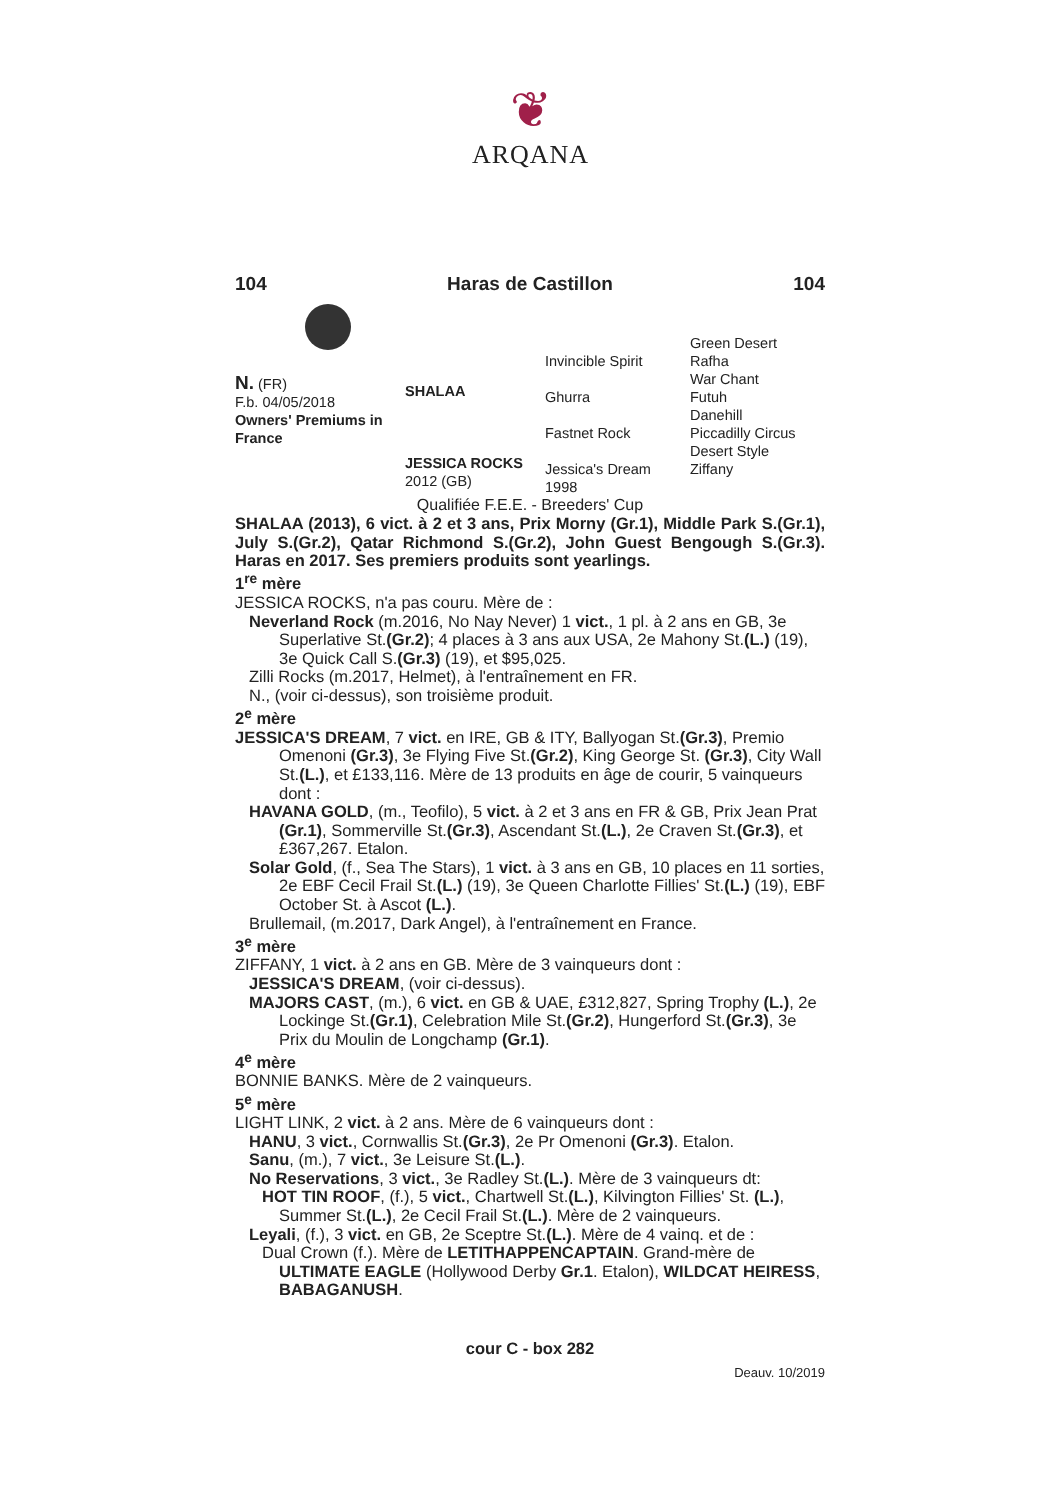❦
ARQANA
104 Haras de Castillon 104
N. (FR)
F.b. 04/05/2018
Owners' Premiums in France
SHALAA
JESSICA ROCKS
2012 (GB)
Invincible Spirit
Ghurra
Fastnet Rock
Jessica's Dream
1998
Green Desert
Rafha
War Chant
Futuh
Danehill
Piccadilly Circus
Desert Style
Ziffany
Qualifiée F.E.E. - Breeders' Cup
SHALAA (2013), 6 vict. à 2 et 3 ans, Prix Morny (Gr.1), Middle Park S.(Gr.1), July S.(Gr.2), Qatar Richmond S.(Gr.2), John Guest Bengough S.(Gr.3). Haras en 2017. Ses premiers produits sont yearlings.
1<sup>re</sup> mère
JESSICA ROCKS, n'a pas couru. Mère de :
Neverland Rock (m.2016, No Nay Never) 1 vict., 1 pl. à 2 ans en GB, 3e Superlative St.(Gr.2); 4 places à 3 ans aux USA, 2e Mahony St.(L.) (19), 3e Quick Call S.(Gr.3) (19), et $95,025.
Zilli Rocks (m.2017, Helmet), à l'entraînement en FR.
N., (voir ci-dessus), son troisième produit.
2<sup>e</sup> mère
JESSICA'S DREAM, 7 vict. en IRE, GB & ITY, Ballyogan St.(Gr.3), Premio Omenoni (Gr.3), 3e Flying Five St.(Gr.2), King George St. (Gr.3), City Wall St.(L.), et £133,116. Mère de 13 produits en âge de courir, 5 vainqueurs dont :
HAVANA GOLD, (m., Teofilo), 5 vict. à 2 et 3 ans en FR & GB, Prix Jean Prat (Gr.1), Sommerville St.(Gr.3), Ascendant St.(L.), 2e Craven St.(Gr.3), et £367,267. Etalon.
Solar Gold, (f., Sea The Stars), 1 vict. à 3 ans en GB, 10 places en 11 sorties, 2e EBF Cecil Frail St.(L.) (19), 3e Queen Charlotte Fillies' St.(L.) (19), EBF October St. à Ascot (L.).
Brullemail, (m.2017, Dark Angel), à l'entraînement en France.
3<sup>e</sup> mère
ZIFFANY, 1 vict. à 2 ans en GB. Mère de 3 vainqueurs dont :
JESSICA'S DREAM, (voir ci-dessus).
MAJORS CAST, (m.), 6 vict. en GB & UAE, £312,827, Spring Trophy (L.), 2e Lockinge St.(Gr.1), Celebration Mile St.(Gr.2), Hungerford St.(Gr.3), 3e Prix du Moulin de Longchamp (Gr.1).
4<sup>e</sup> mère
BONNIE BANKS. Mère de 2 vainqueurs.
5<sup>e</sup> mère
LIGHT LINK, 2 vict. à 2 ans. Mère de 6 vainqueurs dont :
HANU, 3 vict., Cornwallis St.(Gr.3), 2e Pr Omenoni (Gr.3). Etalon.
Sanu, (m.), 7 vict., 3e Leisure St.(L.).
No Reservations, 3 vict., 3e Radley St.(L.). Mère de 3 vainqueurs dt:
HOT TIN ROOF, (f.), 5 vict., Chartwell St.(L.), Kilvington Fillies' St. (L.), Summer St.(L.), 2e Cecil Frail St.(L.). Mère de 2 vainqueurs.
Leyali, (f.), 3 vict. en GB, 2e Sceptre St.(L.). Mère de 4 vainq. et de :
Dual Crown (f.). Mère de LETITHAPPENCAPTAIN. Grand-mère de ULTIMATE EAGLE (Hollywood Derby Gr.1. Etalon), WILDCAT HEIRESS, BABAGANUSH.
cour C - box 282
Deauv. 10/2019